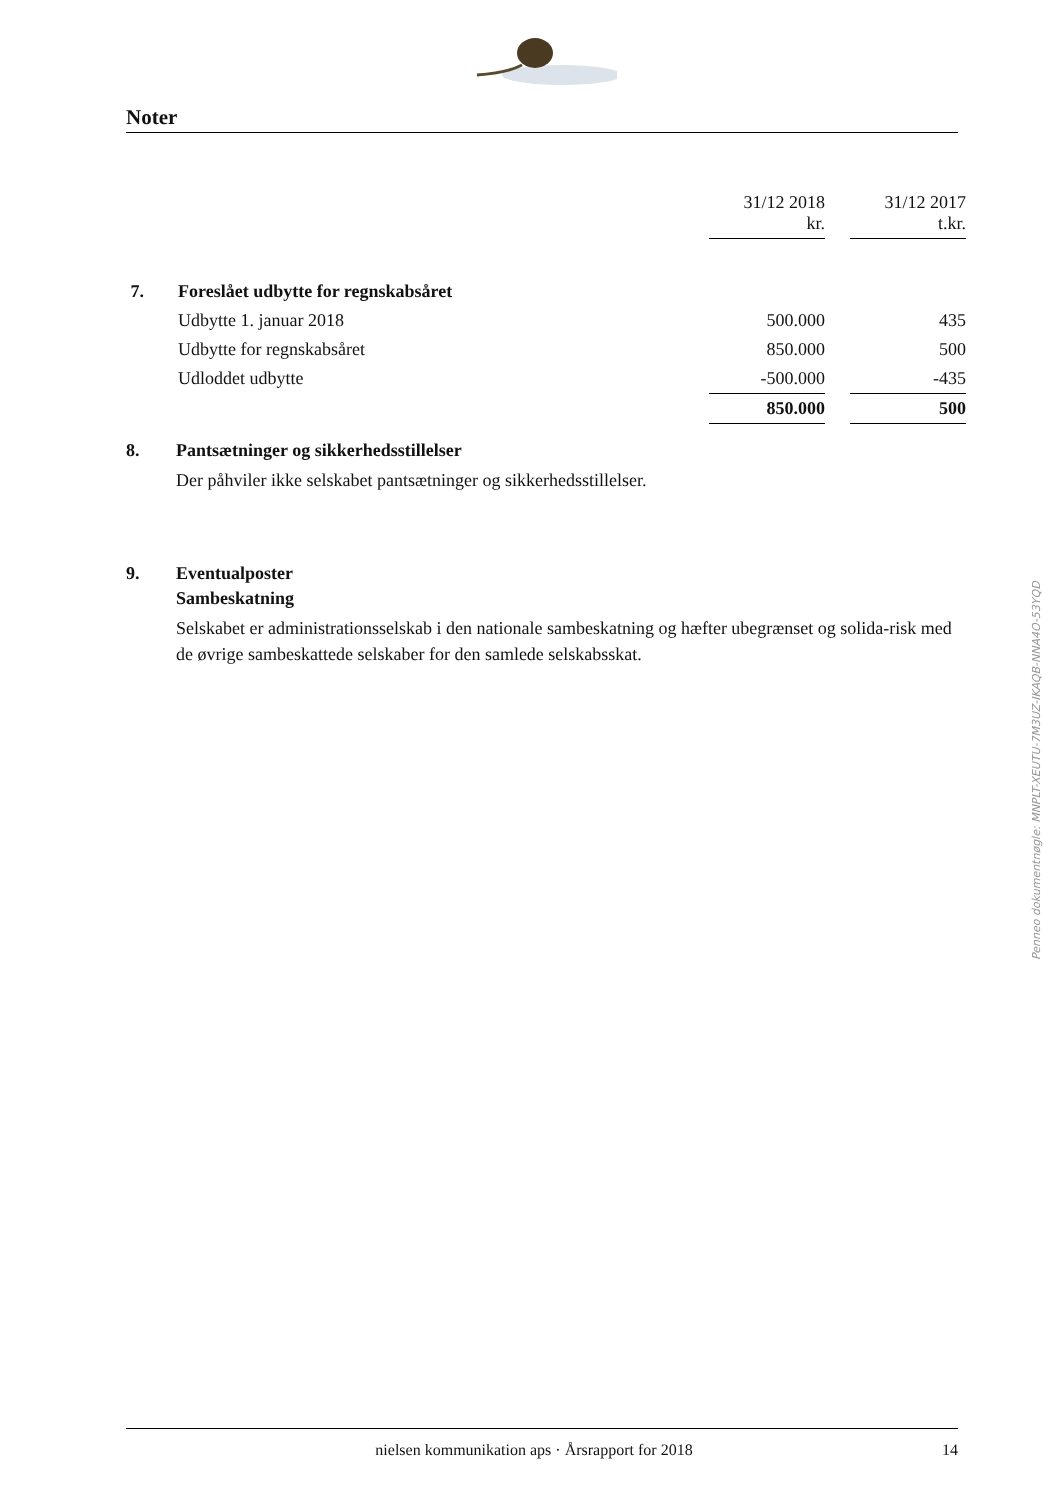Noter
| | | 31/12 2018 kr. | | 31/12 2017 t.kr. |
| 7. | Foreslået udbytte for regnskabsåret | | | |
| | Udbytte 1. januar 2018 | 500.000 | | 435 |
| | Udbytte for regnskabsåret | 850.000 | | 500 |
| | Udloddet udbytte | -500.000 | | -435 |
| | | 850.000 | | 500 |
8. Pantsætninger og sikkerhedsstillelser
Der påhviler ikke selskabet pantsætninger og sikkerhedsstillelser.
9. Eventualposter
Sambeskatning
Selskabet er administrationsselskab i den nationale sambeskatning og hæfter ubegrænset og solida-risk med de øvrige sambeskattede selskaber for den samlede selskabsskat.
Penneo dokumentnøgle: MNPLT-XEUTU-7M3UZ-IKAQB-NNA4O-53YQD
nielsen kommunikation aps · Årsrapport for 2018 14